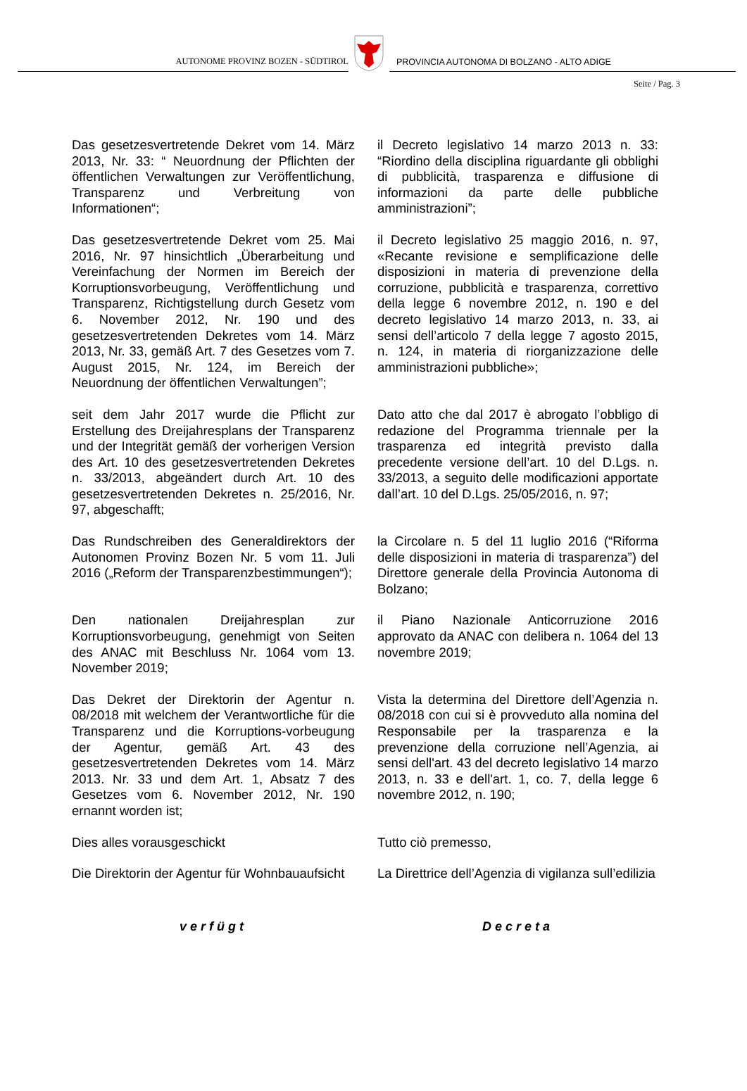AUTONOME PROVINZ BOZEN - SÜDTIROL
PROVINCIA AUTONOMA DI BOLZANO - ALTO ADIGE
Seite / Pag. 3
Das gesetzesvertretende Dekret vom 14. März 2013, Nr. 33: “ Neuordnung der Pflichten der öffentlichen Verwaltungen zur Veröffentlichung, Transparenz und Verbreitung von Informationen“;
il Decreto legislativo 14 marzo 2013 n. 33: “Riordino della disciplina riguardante gli obblighi di pubblicità, trasparenza e diffusione di informazioni da parte delle pubbliche amministrazioni”;
Das gesetzesvertretende Dekret vom 25. Mai 2016, Nr. 97 hinsichtlich „Überarbeitung und Vereinfachung der Normen im Bereich der Korruptionsvorbeugung, Veröffentlichung und Transparenz, Richtigstellung durch Gesetz vom 6. November 2012, Nr. 190 und des gesetzesvertretenden Dekretes vom 14. März 2013, Nr. 33, gemäß Art. 7 des Gesetzes vom 7. August 2015, Nr. 124, im Bereich der Neuordnung der öffentlichen Verwaltungen”;
il Decreto legislativo 25 maggio 2016, n. 97, «Recante revisione e semplificazione delle disposizioni in materia di prevenzione della corruzione, pubblicità e trasparenza, correttivo della legge 6 novembre 2012, n. 190 e del decreto legislativo 14 marzo 2013, n. 33, ai sensi dell’articolo 7 della legge 7 agosto 2015, n. 124, in materia di riorganizzazione delle amministrazioni pubbliche»;
seit dem Jahr 2017 wurde die Pflicht zur Erstellung des Dreijahresplans der Transparenz und der Integrität gemäß der vorherigen Version des Art. 10 des gesetzesvertretenden Dekretes n. 33/2013, abgeändert durch Art. 10 des gesetzesvertretenden Dekretes n. 25/2016, Nr. 97, abgeschafft;
Dato atto che dal 2017 è abrogato l’obbligo di redazione del Programma triennale per la trasparenza ed integrità previsto dalla precedente versione dell’art. 10 del D.Lgs. n. 33/2013, a seguito delle modificazioni apportate dall’art. 10 del D.Lgs. 25/05/2016, n. 97;
Das Rundschreiben des Generaldirektors der Autonomen Provinz Bozen Nr. 5 vom 11. Juli 2016 („Reform der Transparenzbestimmungen“);
la Circolare n. 5 del 11 luglio 2016 (“Riforma delle disposizioni in materia di trasparenza”) del Direttore generale della Provincia Autonoma di Bolzano;
Den nationalen Dreijahresplan zur Korruptionsvorbeugung, genehmigt von Seiten des ANAC mit Beschluss Nr. 1064 vom 13. November 2019;
il Piano Nazionale Anticorruzione 2016 approvato da ANAC con delibera n. 1064 del 13 novembre 2019;
Das Dekret der Direktorin der Agentur n. 08/2018 mit welchem der Verantwortliche für die Transparenz und die Korruptions-vorbeugung der Agentur, gemäß Art. 43 des gesetzesvertretenden Dekretes vom 14. März 2013. Nr. 33 und dem Art. 1, Absatz 7 des Gesetzes vom 6. November 2012, Nr. 190 ernannt worden ist;
Vista la determina del Direttore dell’Agenzia n. 08/2018 con cui si è provveduto alla nomina del Responsabile per la trasparenza e la prevenzione della corruzione nell’Agenzia, ai sensi dell'art. 43 del decreto legislativo 14 marzo 2013, n. 33 e dell'art. 1, co. 7, della legge 6 novembre 2012, n. 190;
Dies alles vorausgeschickt Tutto ciò premesso,
Die Direktorin der Agentur für Wohnbauaufsicht
La Direttrice dell’Agenzia di vigilanza sull’edilizia
verfügt Decreta